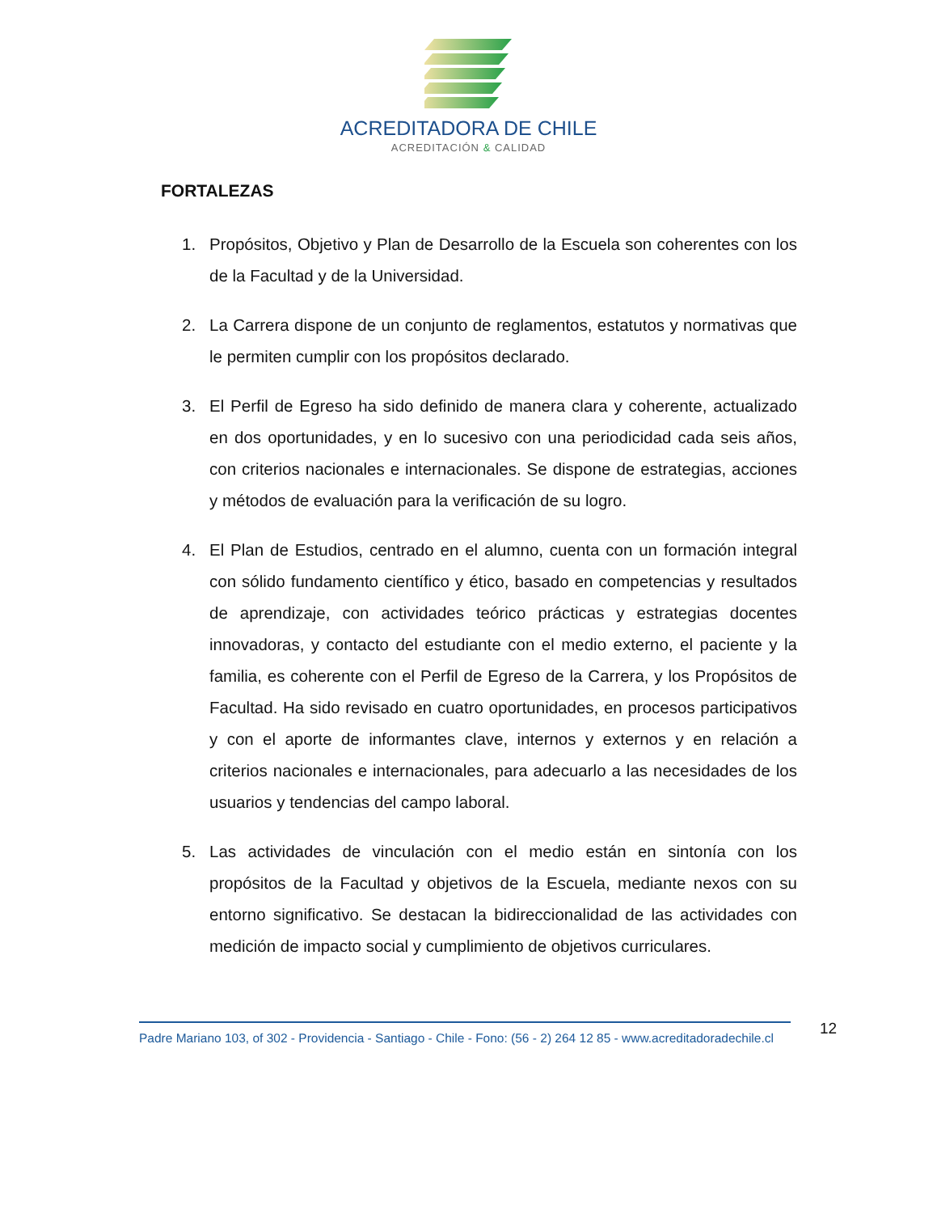ACREDITADORA DE CHILE
ACREDITACIÓN & CALIDAD
FORTALEZAS
1. Propósitos, Objetivo y Plan de Desarrollo de la Escuela son coherentes con los de la Facultad y de la Universidad.
2. La Carrera dispone de un conjunto de reglamentos, estatutos y normativas que le permiten cumplir con los propósitos declarado.
3. El Perfil de Egreso ha sido definido de manera clara y coherente, actualizado en dos oportunidades, y en lo sucesivo con una periodicidad cada seis años, con criterios nacionales e internacionales. Se dispone de estrategias, acciones y métodos de evaluación para la verificación de su logro.
4. El Plan de Estudios, centrado en el alumno, cuenta con un formación integral con sólido fundamento científico y ético, basado en competencias y resultados de aprendizaje, con actividades teórico prácticas y estrategias docentes innovadoras, y contacto del estudiante con el medio externo, el paciente y la familia, es coherente con el Perfil de Egreso de la Carrera, y los Propósitos de Facultad. Ha sido revisado en cuatro oportunidades, en procesos participativos y con el aporte de informantes clave, internos y externos y en relación a criterios nacionales e internacionales, para adecuarlo a las necesidades de los usuarios y tendencias del campo laboral.
5. Las actividades de vinculación con el medio están en sintonía con los propósitos de la Facultad y objetivos de la Escuela, mediante nexos con su entorno significativo. Se destacan la bidireccionalidad de las actividades con medición de impacto social y cumplimiento de objetivos curriculares.
Padre Mariano 103, of 302 - Providencia - Santiago - Chile - Fono: (56 - 2) 264 12 85 - www.acreditadoradechile.cl
12